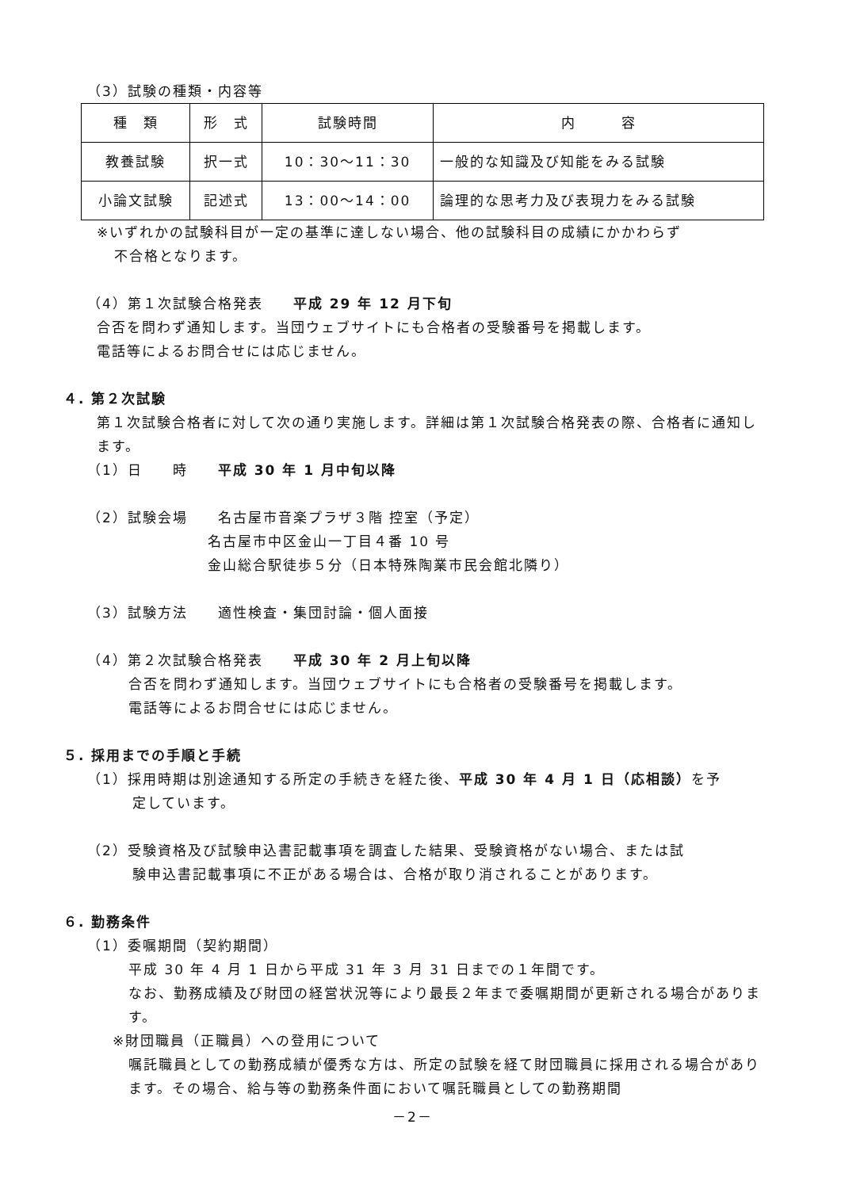（3）試験の種類・内容等
| 種 類 | 形 式 | 試験時間 | 内 容 |
| 教養試験 | 択一式 | 10：30～11：30 | 一般的な知識及び知能をみる試験 |
| 小論文試験 | 記述式 | 13：00～14：00 | 論理的な思考力及び表現力をみる試験 |
※いずれかの試験科目が一定の基準に達しない場合、他の試験科目の成績にかかわらず
不合格となります。
（4）第１次試験合格発表　　平成 29 年 12 月下旬
合否を問わず通知します。当団ウェブサイトにも合格者の受験番号を掲載します。
電話等によるお問合せには応じません。
４. 第２次試験
第１次試験合格者に対して次の通り実施します。詳細は第１次試験合格発表の際、合格者に通知します。
（1）日　　時　　平成 30 年 1 月中旬以降
（2）試験会場　　名古屋市音楽プラザ３階 控室（予定）
　　　　　　　　名古屋市中区金山一丁目４番 10 号
　　　　　　　　金山総合駅徒歩５分（日本特殊陶業市民会館北隣り）
（3）試験方法　　適性検査・集団討論・個人面接
（4）第２次試験合格発表　　平成 30 年 2 月上旬以降
合否を問わず通知します。当団ウェブサイトにも合格者の受験番号を掲載します。
電話等によるお問合せには応じません。
５. 採用までの手順と手続
（1）採用時期は別途通知する所定の手続きを経た後、平成 30 年 4 月 1 日（応相談）を予
　　　定しています。
（2）受験資格及び試験申込書記載事項を調査した結果、受験資格がない場合、または試
　　　験申込書記載事項に不正がある場合は、合格が取り消されることがあります。
６. 勤務条件
（1）委嘱期間（契約期間）
平成 30 年 4 月 1 日から平成 31 年 3 月 31 日までの１年間です。
なお、勤務成績及び財団の経営状況等により最長２年まで委嘱期間が更新される場合があります。
※財団職員（正職員）への登用について
嘱託職員としての勤務成績が優秀な方は、所定の試験を経て財団職員に採用される場合があります。その場合、給与等の勤務条件面において嘱託職員としての勤務期間
－2－